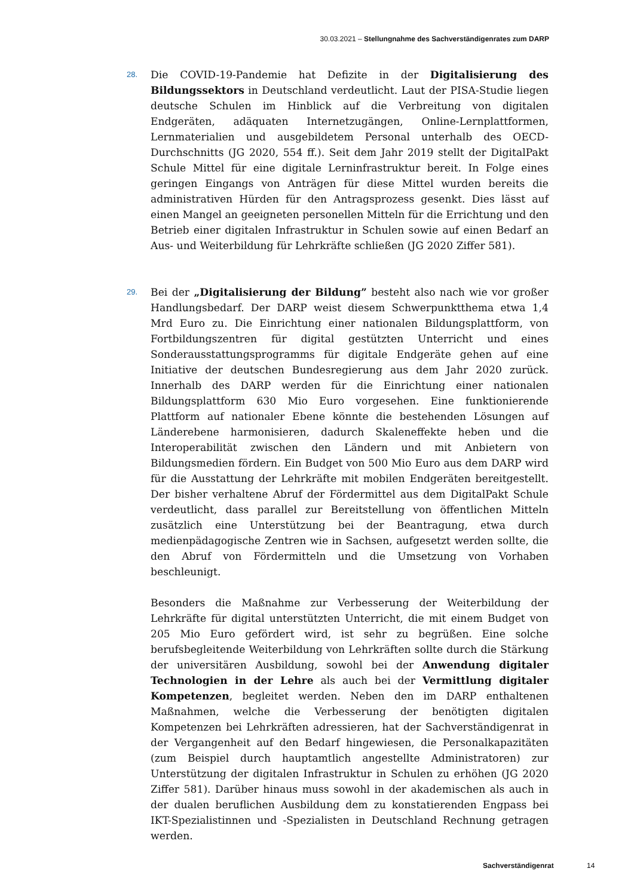30.03.2021 – Stellungnahme des Sachverständigenrates zum DARP
28.
Die COVID-19-Pandemie hat Defizite in der Digitalisierung des Bildungssektors in Deutschland verdeutlicht. Laut der PISA-Studie liegen deutsche Schulen im Hinblick auf die Verbreitung von digitalen Endgeräten, adäquaten Internetzugängen, Online-Lernplattformen, Lernmaterialien und ausgebildetem Personal unterhalb des OECD-Durchschnitts (JG 2020, 554 ff.). Seit dem Jahr 2019 stellt der DigitalPakt Schule Mittel für eine digitale Lerninfrastruktur bereit. In Folge eines geringen Eingangs von Anträgen für diese Mittel wurden bereits die administrativen Hürden für den Antragsprozess gesenkt. Dies lässt auf einen Mangel an geeigneten personellen Mitteln für die Errichtung und den Betrieb einer digitalen Infrastruktur in Schulen sowie auf einen Bedarf an Aus- und Weiterbildung für Lehrkräfte schließen (JG 2020 Ziffer 581).
29.
Bei der „Digitalisierung der Bildung” besteht also nach wie vor großer Handlungsbedarf. Der DARP weist diesem Schwerpunktthema etwa 1,4 Mrd Euro zu. Die Einrichtung einer nationalen Bildungsplattform, von Fortbildungszentren für digital gestützten Unterricht und eines Sonderausstattungsprogramms für digitale Endgeräte gehen auf eine Initiative der deutschen Bundesregierung aus dem Jahr 2020 zurück. Innerhalb des DARP werden für die Einrichtung einer nationalen Bildungsplattform 630 Mio Euro vorgesehen. Eine funktionierende Plattform auf nationaler Ebene könnte die bestehenden Lösungen auf Länderebene harmonisieren, dadurch Skaleneffekte heben und die Interoperabilität zwischen den Ländern und mit Anbietern von Bildungsmedien fördern. Ein Budget von 500 Mio Euro aus dem DARP wird für die Ausstattung der Lehrkräfte mit mobilen Endgeräten bereitgestellt. Der bisher verhaltene Abruf der Fördermittel aus dem DigitalPakt Schule verdeutlicht, dass parallel zur Bereitstellung von öffentlichen Mitteln zusätzlich eine Unterstützung bei der Beantragung, etwa durch medienpädagogische Zentren wie in Sachsen, aufgesetzt werden sollte, die den Abruf von Fördermitteln und die Umsetzung von Vorhaben beschleunigt.
Besonders die Maßnahme zur Verbesserung der Weiterbildung der Lehrkräfte für digital unterstützten Unterricht, die mit einem Budget von 205 Mio Euro gefördert wird, ist sehr zu begrüßen. Eine solche berufsbegleitende Weiterbildung von Lehrkräften sollte durch die Stärkung der universitären Ausbildung, sowohl bei der Anwendung digitaler Technologien in der Lehre als auch bei der Vermittlung digitaler Kompetenzen, begleitet werden. Neben den im DARP enthaltenen Maßnahmen, welche die Verbesserung der benötigten digitalen Kompetenzen bei Lehrkräften adressieren, hat der Sachverständigenrat in der Vergangenheit auf den Bedarf hingewiesen, die Personalkapazitäten (zum Beispiel durch hauptamtlich angestellte Administratoren) zur Unterstützung der digitalen Infrastruktur in Schulen zu erhöhen (JG 2020 Ziffer 581). Darüber hinaus muss sowohl in der akademischen als auch in der dualen beruflichen Ausbildung dem zu konstatierenden Engpass bei IKT-Spezialistinnen und -Spezialisten in Deutschland Rechnung getragen werden.
Sachverständigenrat 14